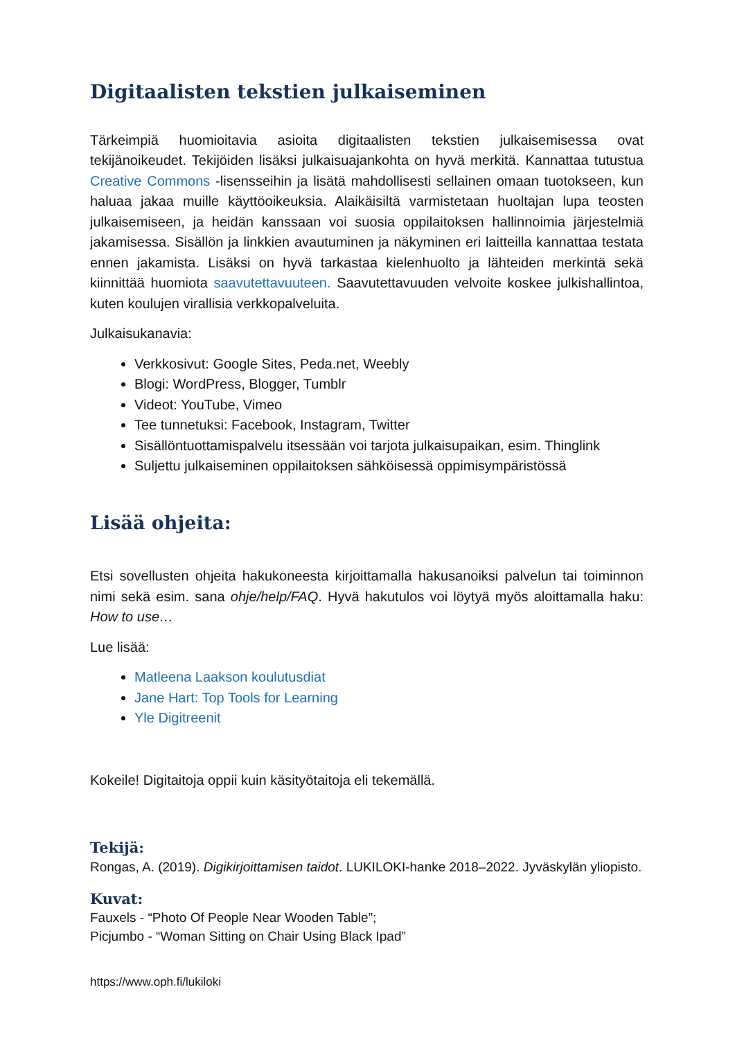Digitaalisten tekstien julkaiseminen
Tärkeimpiä huomioitavia asioita digitaalisten tekstien julkaisemisessa ovat tekijänoikeudet. Tekijöiden lisäksi julkaisuajankohta on hyvä merkitä. Kannattaa tutustua Creative Commons -lisensseihin ja lisätä mahdollisesti sellainen omaan tuotokseen, kun haluaa jakaa muille käyttöoikeuksia. Alaikäisiltä varmistetaan huoltajan lupa teosten julkaisemiseen, ja heidän kanssaan voi suosia oppilaitoksen hallinnoimia järjestelmiä jakamisessa. Sisällön ja linkkien avautuminen ja näkyminen eri laitteilla kannattaa testata ennen jakamista. Lisäksi on hyvä tarkastaa kielenhuolto ja lähteiden merkintä sekä kiinnittää huomiota saavutettavuuteen. Saavutettavuuden velvoite koskee julkishallintoa, kuten koulujen virallisia verkkopalveluita.
Julkaisukanavia:
Verkkosivut: Google Sites, Peda.net, Weebly
Blogi: WordPress, Blogger, Tumblr
Videot: YouTube, Vimeo
Tee tunnetuksi: Facebook, Instagram, Twitter
Sisällöntuottamispalvelu itsessään voi tarjota julkaisupaikan, esim. Thinglink
Suljettu julkaiseminen oppilaitoksen sähköisessä oppimisympäristössä
Lisää ohjeita:
Etsi sovellusten ohjeita hakukoneesta kirjoittamalla hakusanoiksi palvelun tai toiminnon nimi sekä esim. sana ohje/help/FAQ. Hyvä hakutulos voi löytyä myös aloittamalla haku: How to use…
Lue lisää:
Matleena Laakson koulutusdiat
Jane Hart: Top Tools for Learning
Yle Digitreenit
Kokeile! Digitaitoja oppii kuin käsityötaitoja eli tekemällä.
Tekijä:
Rongas, A. (2019). Digikirjoittamisen taidot. LUKILOKI-hanke 2018–2022. Jyväskylän yliopisto.
Kuvat:
Fauxels - “Photo Of People Near Wooden Table”;
Picjumbo - “Woman Sitting on Chair Using Black Ipad”
https://www.oph.fi/lukiloki